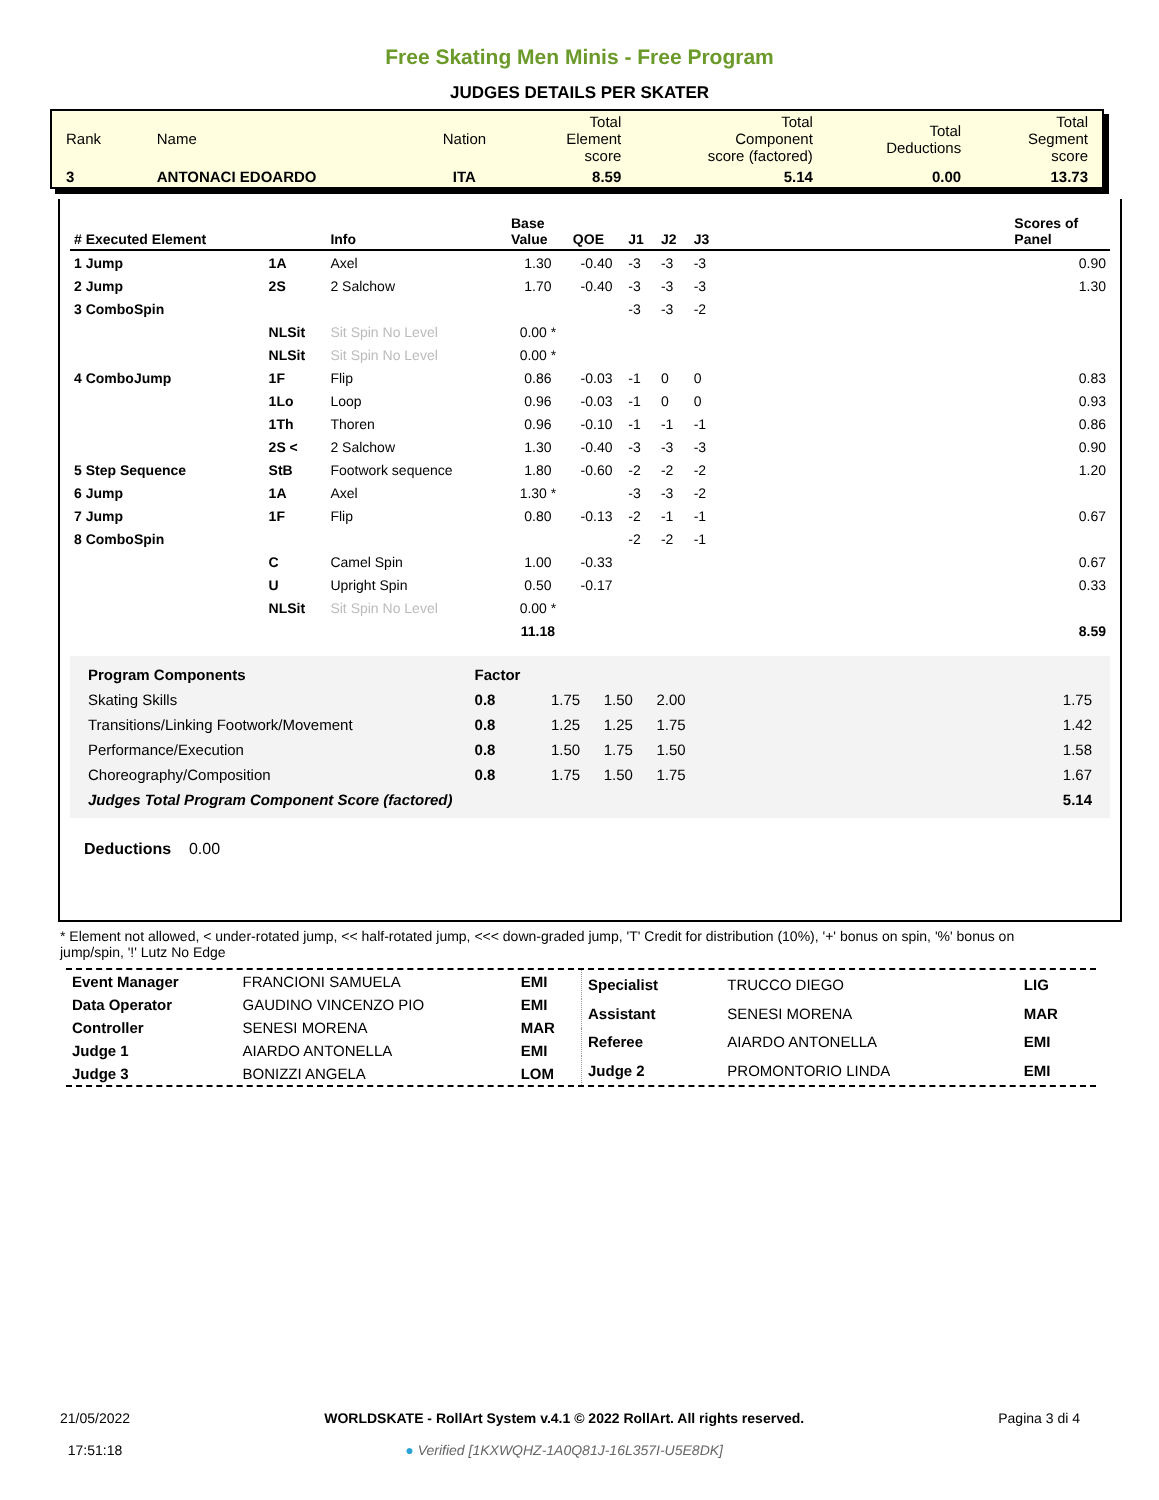Free Skating Men Minis - Free Program
JUDGES DETAILS PER SKATER
| Rank | Name | Nation | Total Element score | Total Component score (factored) | Total Deductions | Total Segment score |
| 3 | ANTONACI EDOARDO | ITA | 8.59 | 5.14 | 0.00 | 13.73 |
| # Executed Element | | Info | Base Value | QOE | J1 | J2 | J3 | | Scores of Panel |
| --- | --- | --- | --- | --- | --- | --- | --- | --- | --- |
| 1 Jump | 1A | Axel | 1.30 | -0.40 | -3 | -3 | -3 | | 0.90 |
| 2 Jump | 2S | 2 Salchow | 1.70 | -0.40 | -3 | -3 | -3 | | 1.30 |
| 3 ComboSpin | | | | | -3 | -3 | -2 | | |
| | NLSit | Sit Spin No Level | 0.00 * | | | | | | |
| | NLSit | Sit Spin No Level | 0.00 * | | | | | | |
| 4 ComboJump | 1F | Flip | 0.86 | -0.03 | -1 | 0 | 0 | | 0.83 |
| | 1Lo | Loop | 0.96 | -0.03 | -1 | 0 | 0 | | 0.93 |
| | 1Th | Thoren | 0.96 | -0.10 | -1 | -1 | -1 | | 0.86 |
| | 2S < | 2 Salchow | 1.30 | -0.40 | -3 | -3 | -3 | | 0.90 |
| 5 Step Sequence | StB | Footwork sequence | 1.80 | -0.60 | -2 | -2 | -2 | | 1.20 |
| 6 Jump | 1A | Axel | 1.30 * | | -3 | -3 | -2 | | |
| 7 Jump | 1F | Flip | 0.80 | -0.13 | -2 | -1 | -1 | | 0.67 |
| 8 ComboSpin | | | | | -2 | -2 | -1 | | |
| | C | Camel Spin | 1.00 | -0.33 | | | | | 0.67 |
| | U | Upright Spin | 0.50 | -0.17 | | | | | 0.33 |
| | NLSit | Sit Spin No Level | 0.00 * | | | | | | |
| | | | 11.18 | | | | | | 8.59 |
| Program Components | Factor | | | | | |
| Skating Skills | 0.8 | 1.75 | 1.50 | 2.00 | | 1.75 |
| Transitions/Linking Footwork/Movement | 0.8 | 1.25 | 1.25 | 1.75 | | 1.42 |
| Performance/Execution | 0.8 | 1.50 | 1.75 | 1.50 | | 1.58 |
| Choreography/Composition | 0.8 | 1.75 | 1.50 | 1.75 | | 1.67 |
| Judges Total Program Component Score (factored) | | | | | | 5.14 |
Deductions 0.00
* Element not allowed, < under-rotated jump, << half-rotated jump, <<< down-graded jump, 'T' Credit for distribution (10%), '+' bonus on spin, '%' bonus on jump/spin, '!' Lutz No Edge
| Event Manager | FRANCIONI SAMUELA | EMI |
| Data Operator | GAUDINO VINCENZO PIO | EMI |
| Controller | SENESI MORENA | MAR |
| Judge 1 | AIARDO ANTONELLA | EMI |
| Judge 3 | BONIZZI ANGELA | LOM |
| Specialist | TRUCCO DIEGO | LIG |
| Assistant | SENESI MORENA | MAR |
| Referee | AIARDO ANTONELLA | EMI |
| Judge 2 | PROMONTORIO LINDA | EMI |
21/05/2022
17:51:18
WORLDSKATE - RollArt System v.4.1 © 2022 RollArt. All rights reserved.
● Verified [1KXWQHZ-1A0Q81J-16L357I-U5E8DK]
Pagina 3 di 4